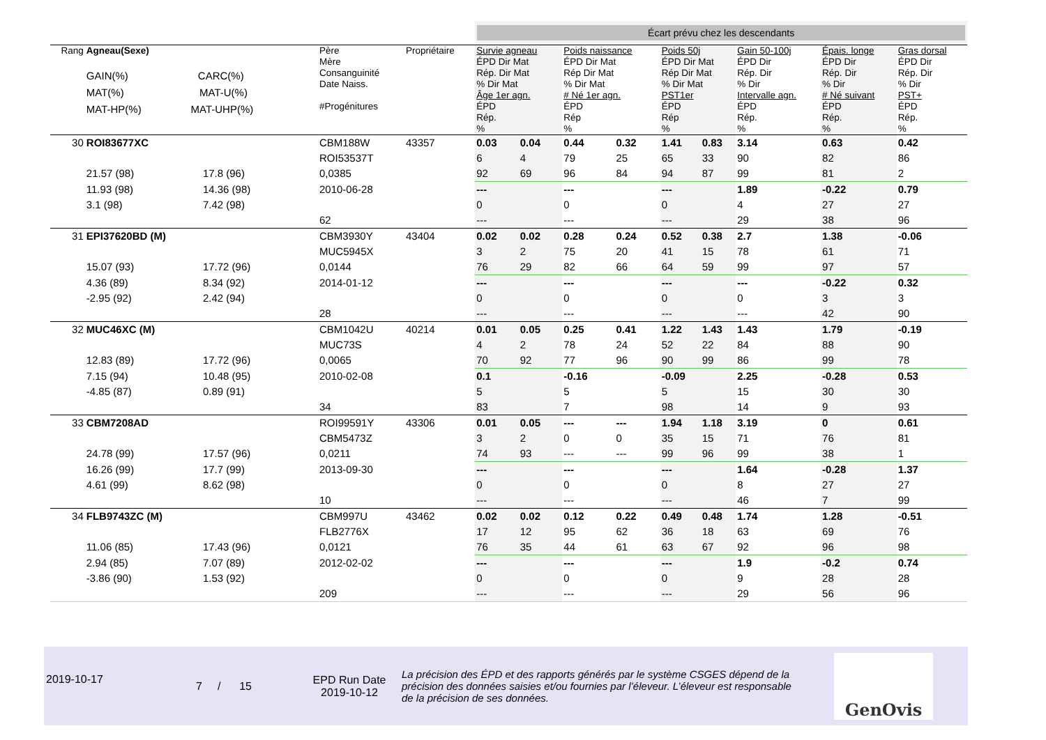| | | | | | Écart prévu chez les descendants | | | | | | | | |
| Rang | Agneau(Sexe) GAIN(%) CARC(%) MAT(%) MAT-U(%) MAT-HP(%) MAT-UHP(%) | | Père Mère Consanguinité Date Naiss. #Progénitures | Propriétaire | Survie agneau ÉPD Dir Mat Rép. Dir Mat % Dir Mat Âge 1er agn. ÉPD Rép. % | | Poids naissance ÉPD Dir Mat Rép Dir Mat % Dir Mat # Né 1er agn. ÉPD Rép % | | Poids 50j ÉPD Dir Mat Rép Dir Mat % Dir Mat PST1er ÉPD Rép % | | Gain 50-100j ÉPD Dir Rép. Dir % Dir Intervalle agn. ÉPD Rép. % | Épais. longe ÉPD Dir Rép. Dir % Dir # Né suivant ÉPD Rép. % | Gras dorsal ÉPD Dir Rép. Dir % Dir PST+ ÉPD Rép. % |
| 30 | ROI83677XC | | CBM188W | 43357 | 0.03 | 0.04 | 0.44 | 0.32 | 1.41 | 0.83 | 3.14 | 0.63 | 0.42 |
| | | | ROI53537T | | 6 | 4 | 79 | 25 | 65 | 33 | 90 | 82 | 86 |
| | 21.57 (98) | 17.8 (96) | 0,0385 | | 92 | 69 | 96 | 84 | 94 | 87 | 99 | 81 | 2 |
| | 11.93 (98) | 14.36 (98) | 2010-06-28 | | --- | | --- | | --- | | 1.89 | -0.22 | 0.79 |
| | 3.1 (98) | 7.42 (98) | | | 0 | | 0 | | 0 | | 4 | 27 | 27 |
| | | | 62 | | --- | | --- | | --- | | 29 | 38 | 96 |
| 31 | EPI37620BD (M) | | CBM3930Y | 43404 | 0.02 | 0.02 | 0.28 | 0.24 | 0.52 | 0.38 | 2.7 | 1.38 | -0.06 |
| | | | MUC5945X | | 3 | 2 | 75 | 20 | 41 | 15 | 78 | 61 | 71 |
| | 15.07 (93) | 17.72 (96) | 0,0144 | | 76 | 29 | 82 | 66 | 64 | 59 | 99 | 97 | 57 |
| | 4.36 (89) | 8.34 (92) | 2014-01-12 | | --- | | --- | | --- | | --- | -0.22 | 0.32 |
| | -2.95 (92) | 2.42 (94) | | | 0 | | 0 | | 0 | | 0 | 3 | 3 |
| | | | 28 | | --- | | --- | | --- | | --- | 42 | 90 |
| 32 | MUC46XC (M) | | CBM1042U | 40214 | 0.01 | 0.05 | 0.25 | 0.41 | 1.22 | 1.43 | 1.43 | 1.79 | -0.19 |
| | | | MUC73S | | 4 | 2 | 78 | 24 | 52 | 22 | 84 | 88 | 90 |
| | 12.83 (89) | 17.72 (96) | 0,0065 | | 70 | 92 | 77 | 96 | 90 | 99 | 86 | 99 | 78 |
| | 7.15 (94) | 10.48 (95) | 2010-02-08 | | 0.1 | | -0.16 | | -0.09 | | 2.25 | -0.28 | 0.53 |
| | -4.85 (87) | 0.89 (91) | | | 5 | | 5 | | 5 | | 15 | 30 | 30 |
| | | | 34 | | 83 | | 7 | | 98 | | 14 | 9 | 93 |
| 33 | CBM7208AD | | ROI99591Y | 43306 | 0.01 | 0.05 | --- | --- | 1.94 | 1.18 | 3.19 | 0 | 0.61 |
| | | | CBM5473Z | | 3 | 2 | 0 | 0 | 35 | 15 | 71 | 76 | 81 |
| | 24.78 (99) | 17.57 (96) | 0,0211 | | 74 | 93 | --- | --- | 99 | 96 | 99 | 38 | 1 |
| | 16.26 (99) | 17.7 (99) | 2013-09-30 | | --- | | --- | | --- | | 1.64 | -0.28 | 1.37 |
| | 4.61 (99) | 8.62 (98) | | | 0 | | 0 | | 0 | | 8 | 27 | 27 |
| | | | 10 | | --- | | --- | | --- | | 46 | 7 | 99 |
| 34 | FLB9743ZC (M) | | CBM997U | 43462 | 0.02 | 0.02 | 0.12 | 0.22 | 0.49 | 0.48 | 1.74 | 1.28 | -0.51 |
| | | | FLB2776X | | 17 | 12 | 95 | 62 | 36 | 18 | 63 | 69 | 76 |
| | 11.06 (85) | 17.43 (96) | 0,0121 | | 76 | 35 | 44 | 61 | 63 | 67 | 92 | 96 | 98 |
| | 2.94 (85) | 7.07 (89) | 2012-02-02 | | --- | | --- | | --- | | 1.9 | -0.2 | 0.74 |
| | -3.86 (90) | 1.53 (92) | | | 0 | | 0 | | 0 | | 9 | 28 | 28 |
| | | | 209 | | --- | | --- | | --- | | 29 | 56 | 96 |
2019-10-17
7 / 15
EPD Run Date
2019-10-12
La précision des ÉPD et des rapports générés par le système CSGES dépend de la précision des données saisies et/ou fournies par l’éleveur. L’éleveur est responsable de la précision de ses données.
GenOvis